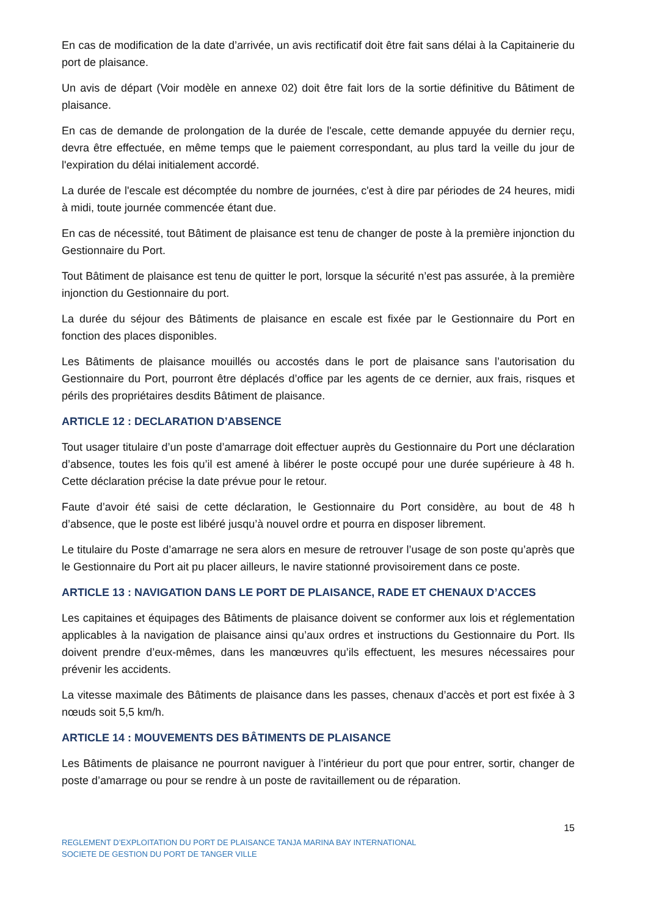En cas de modification de la date d’arrivée, un avis rectificatif doit être fait sans délai à la Capitainerie du port de plaisance.
Un avis de départ (Voir modèle en annexe 02) doit être fait lors de la sortie définitive du Bâtiment de plaisance.
En cas de demande de prolongation de la durée de l'escale, cette demande appuyée du dernier reçu, devra être effectuée, en même temps que le paiement correspondant, au plus tard la veille du jour de l'expiration du délai initialement accordé.
La durée de l'escale est décomptée du nombre de journées, c'est à dire par périodes de 24 heures, midi à midi, toute journée commencée étant due.
En cas de nécessité, tout Bâtiment de plaisance est tenu de changer de poste à la première injonction du Gestionnaire du Port.
Tout Bâtiment de plaisance est tenu de quitter le port, lorsque la sécurité n’est pas assurée, à la première injonction du Gestionnaire du port.
La durée du séjour des Bâtiments de plaisance en escale est fixée par le Gestionnaire du Port en fonction des places disponibles.
Les Bâtiments de plaisance mouillés ou accostés dans le port de plaisance sans l’autorisation du Gestionnaire du Port, pourront être déplacés d’office par les agents de ce dernier, aux frais, risques et périls des propriétaires desdits Bâtiment de plaisance.
ARTICLE 12 : DECLARATION D’ABSENCE
Tout usager titulaire d’un poste d’amarrage doit effectuer auprès du Gestionnaire du Port une déclaration d’absence, toutes les fois qu’il est amené à libérer le poste occupé pour une durée supérieure à 48 h. Cette déclaration précise la date prévue pour le retour.
Faute d’avoir été saisi de cette déclaration, le Gestionnaire du Port considère, au bout de 48 h d’absence, que le poste est libéré jusqu’à nouvel ordre et pourra en disposer librement.
Le titulaire du Poste d’amarrage ne sera alors en mesure de retrouver l’usage de son poste qu’après que le Gestionnaire du Port ait pu placer ailleurs, le navire stationné provisoirement dans ce poste.
ARTICLE 13 : NAVIGATION DANS LE PORT DE PLAISANCE, RADE ET CHENAUX D’ACCES
Les capitaines et équipages des Bâtiments de plaisance doivent se conformer aux lois et réglementation applicables à la navigation de plaisance ainsi qu’aux ordres et instructions du Gestionnaire du Port. Ils doivent prendre d’eux-mêmes, dans les manœuvres qu’ils effectuent, les mesures nécessaires pour prévenir les accidents.
La vitesse maximale des Bâtiments de plaisance dans les passes, chenaux d’accès et port est fixée à 3 nœuds soit 5,5 km/h.
ARTICLE 14 : MOUVEMENTS DES BÂTIMENTS DE PLAISANCE
Les Bâtiments de plaisance ne pourront naviguer à l’intérieur du port que pour entrer, sortir, changer de poste d’amarrage ou pour se rendre à un poste de ravitaillement ou de réparation.
15
REGLEMENT D’EXPLOITATION DU PORT DE PLAISANCE TANJA MARINA BAY INTERNATIONAL
SOCIETE DE GESTION DU PORT DE TANGER VILLE